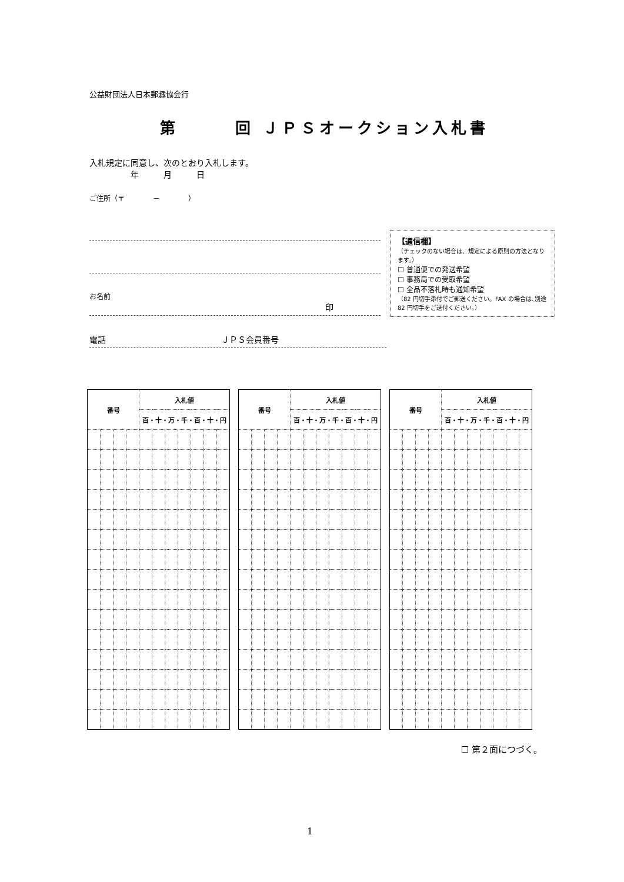公益財団法人日本郵趣協会行
第　　　回 ＪＰＳオークション入札書
入札規定に同意し、次のとおり入札します。
年　　　月　　　日
ご住所（〒　　　　－　　　　）
お名前
印
電話　　　　　　　　　　　　　　ＪＰＳ会員番号
【通信欄】
（チェックのない場合は、規定による原則の方法となります。）
☐ 普通便での発送希望
☐ 事務局での受取希望
☐ 全品不落札時も通知希望
（82 円切手添付でご郵送ください。FAX の場合は､別途 82 円切手をご送付ください。）
| 番号 | | | | 入札値 | | | | | | |
| --- | --- | --- | --- | --- | --- | --- | --- | --- | --- | --- |
| | | | | 百・十・万・千・百・十・円 | | | | | | |
| 番号 | | | | 入札値 | | | | | | |
| --- | --- | --- | --- | --- | --- | --- | --- | --- | --- | --- |
| | | | | 百・十・万・千・百・十・円 | | | | | | |
| 番号 | | | | 入札値 | | | | | | |
| --- | --- | --- | --- | --- | --- | --- | --- | --- | --- | --- |
| | | | | 百・十・万・千・百・十・円 | | | | | | |
☐ 第２面につづく。
1